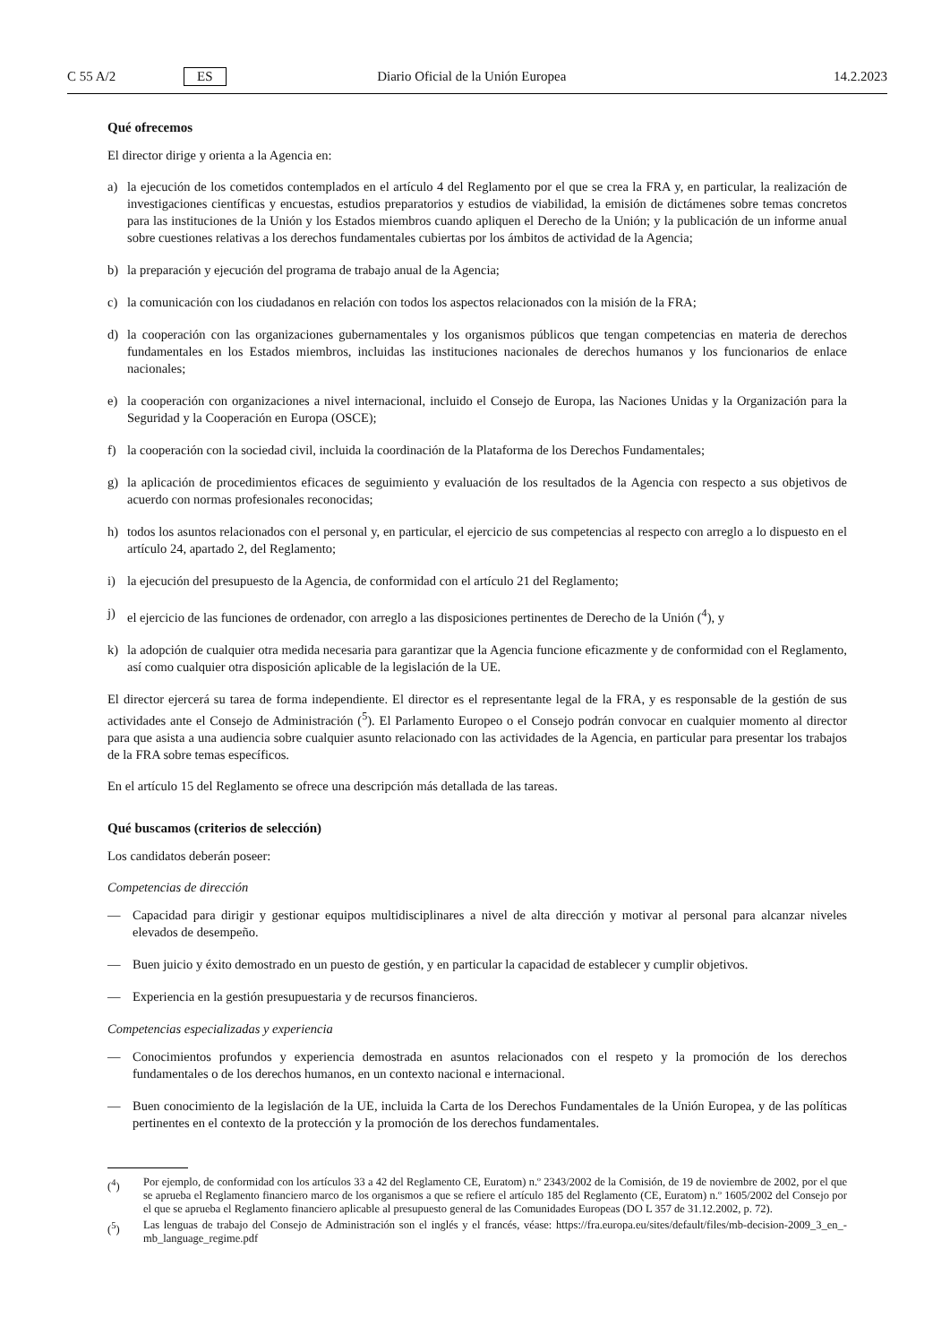C 55 A/2 ES Diario Oficial de la Unión Europea 14.2.2023
Qué ofrecemos
El director dirige y orienta a la Agencia en:
a) la ejecución de los cometidos contemplados en el artículo 4 del Reglamento por el que se crea la FRA y, en particular, la realización de investigaciones científicas y encuestas, estudios preparatorios y estudios de viabilidad, la emisión de dictámenes sobre temas concretos para las instituciones de la Unión y los Estados miembros cuando apliquen el Derecho de la Unión; y la publicación de un informe anual sobre cuestiones relativas a los derechos fundamentales cubiertas por los ámbitos de actividad de la Agencia;
b) la preparación y ejecución del programa de trabajo anual de la Agencia;
c) la comunicación con los ciudadanos en relación con todos los aspectos relacionados con la misión de la FRA;
d) la cooperación con las organizaciones gubernamentales y los organismos públicos que tengan competencias en materia de derechos fundamentales en los Estados miembros, incluidas las instituciones nacionales de derechos humanos y los funcionarios de enlace nacionales;
e) la cooperación con organizaciones a nivel internacional, incluido el Consejo de Europa, las Naciones Unidas y la Organización para la Seguridad y la Cooperación en Europa (OSCE);
f) la cooperación con la sociedad civil, incluida la coordinación de la Plataforma de los Derechos Fundamentales;
g) la aplicación de procedimientos eficaces de seguimiento y evaluación de los resultados de la Agencia con respecto a sus objetivos de acuerdo con normas profesionales reconocidas;
h) todos los asuntos relacionados con el personal y, en particular, el ejercicio de sus competencias al respecto con arreglo a lo dispuesto en el artículo 24, apartado 2, del Reglamento;
i) la ejecución del presupuesto de la Agencia, de conformidad con el artículo 21 del Reglamento;
j) el ejercicio de las funciones de ordenador, con arreglo a las disposiciones pertinentes de Derecho de la Unión (<sup>4</sup>), y
k) la adopción de cualquier otra medida necesaria para garantizar que la Agencia funcione eficazmente y de conformidad con el Reglamento, así como cualquier otra disposición aplicable de la legislación de la UE.
El director ejercerá su tarea de forma independiente. El director es el representante legal de la FRA, y es responsable de la gestión de sus actividades ante el Consejo de Administración (<sup>5</sup>). El Parlamento Europeo o el Consejo podrán convocar en cualquier momento al director para que asista a una audiencia sobre cualquier asunto relacionado con las actividades de la Agencia, en particular para presentar los trabajos de la FRA sobre temas específicos.
En el artículo 15 del Reglamento se ofrece una descripción más detallada de las tareas.
Qué buscamos (criterios de selección)
Los candidatos deberán poseer:
Competencias de dirección
— Capacidad para dirigir y gestionar equipos multidisciplinares a nivel de alta dirección y motivar al personal para alcanzar niveles elevados de desempeño.
— Buen juicio y éxito demostrado en un puesto de gestión, y en particular la capacidad de establecer y cumplir objetivos.
— Experiencia en la gestión presupuestaria y de recursos financieros.
Competencias especializadas y experiencia
— Conocimientos profundos y experiencia demostrada en asuntos relacionados con el respeto y la promoción de los derechos fundamentales o de los derechos humanos, en un contexto nacional e internacional.
— Buen conocimiento de la legislación de la UE, incluida la Carta de los Derechos Fundamentales de la Unión Europea, y de las políticas pertinentes en el contexto de la protección y la promoción de los derechos fundamentales.
(<sup>4</sup>) Por ejemplo, de conformidad con los artículos 33 a 42 del Reglamento CE, Euratom) n.º 2343/2002 de la Comisión, de 19 de noviembre de 2002, por el que se aprueba el Reglamento financiero marco de los organismos a que se refiere el artículo 185 del Reglamento (CE, Euratom) n.º 1605/2002 del Consejo por el que se aprueba el Reglamento financiero aplicable al presupuesto general de las Comunidades Europeas (DO L 357 de 31.12.2002, p. 72).
(<sup>5</sup>) Las lenguas de trabajo del Consejo de Administración son el inglés y el francés, véase: https://fra.europa.eu/sites/default/files/mb-decision-2009_3_en_-mb_language_regime.pdf